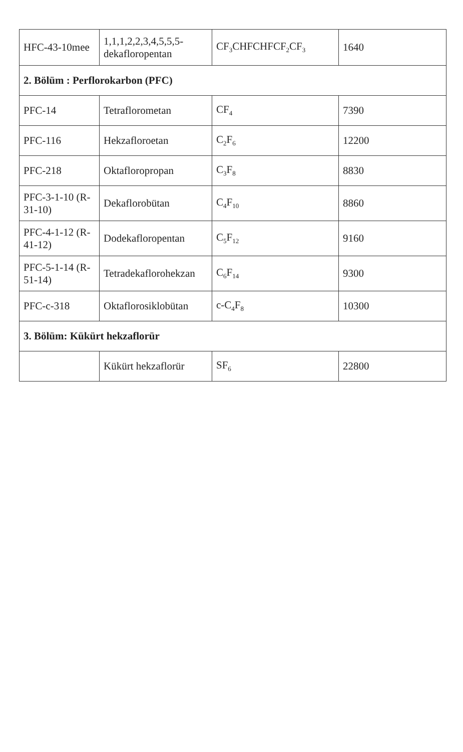| HFC-43-10mee | 1,1,1,2,2,3,4,5,5,5-dekafloropentan | CF<sub>3</sub>CHFCHFCF<sub>2</sub>CF<sub>3</sub> | 1640 |
| 2. Bölüm : Perflorokarbon (PFC) | | | |
| PFC-14 | Tetraflorometan | CF<sub>4</sub> | 7390 |
| PFC-116 | Hekzafloroetan | C<sub>2</sub>F<sub>6</sub> | 12200 |
| PFC-218 | Oktafloropropan | C<sub>3</sub>F<sub>8</sub> | 8830 |
| PFC-3-1-10 (R-31-10) | Dekaflorobütan | C<sub>4</sub>F<sub>10</sub> | 8860 |
| PFC-4-1-12 (R-41-12) | Dodekafloropentan | C<sub>5</sub>F<sub>12</sub> | 9160 |
| PFC-5-1-14 (R-51-14) | Tetradekaflorohekzan | C<sub>6</sub>F<sub>14</sub> | 9300 |
| PFC-c-318 | Oktaflorosiklobütan | c-C<sub>4</sub>F<sub>8</sub> | 10300 |
| 3. Bölüm: Kükürt hekzaflorür | | | |
| | Kükürt hekzaflorür | SF<sub>6</sub> | 22800 |